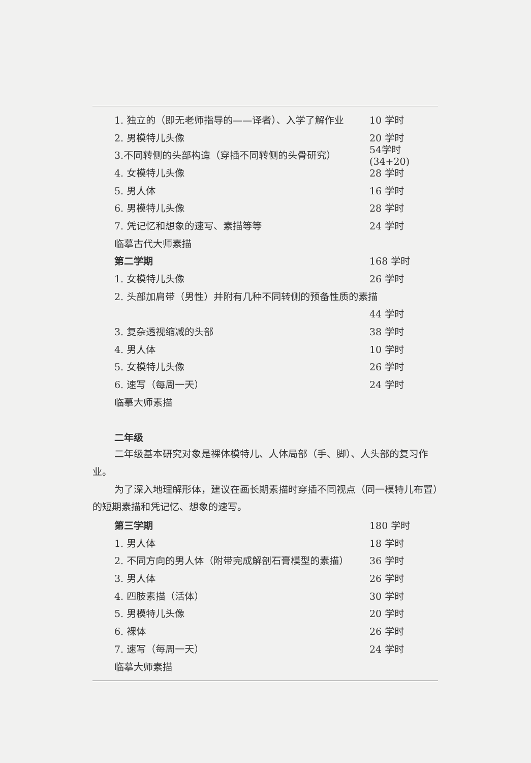1. 独立的（即无老师指导的——译者）、入学了解作业 10 学时
2. 男模特儿头像 20 学时
3.不同转侧的头部构造（穿插不同转侧的头骨研究） 54学时(34+20)
4. 女模特儿头像 28 学时
5. 男人体 16 学时
6. 男模特儿头像 28 学时
7. 凭记忆和想象的速写、素描等等 24 学时
临摹古代大师素描
第二学期 168 学时
1. 女模特儿头像 26 学时
2. 头部加肩带（男性）并附有几种不同转侧的预备性质的素描
44 学时
3. 复杂透视缩减的头部 38 学时
4. 男人体 10 学时
5. 女模特儿头像 26 学时
6. 速写（每周一天） 24 学时
临摹大师素描
二年级
二年级基本研究对象是裸体模特儿、人体局部（手、脚）、人头部的复习作业。
为了深入地理解形体，建议在画长期素描时穿插不同视点（同一模特儿布置）的短期素描和凭记忆、想象的速写。
第三学期 180 学时
1. 男人体 18 学时
2. 不同方向的男人体（附带完成解剖石膏模型的素描） 36 学时
3. 男人体 26 学时
4. 四肢素描（活体） 30 学时
5. 男模特儿头像 20 学时
6. 裸体 26 学时
7. 速写（每周一天） 24 学时
临摹大师素描